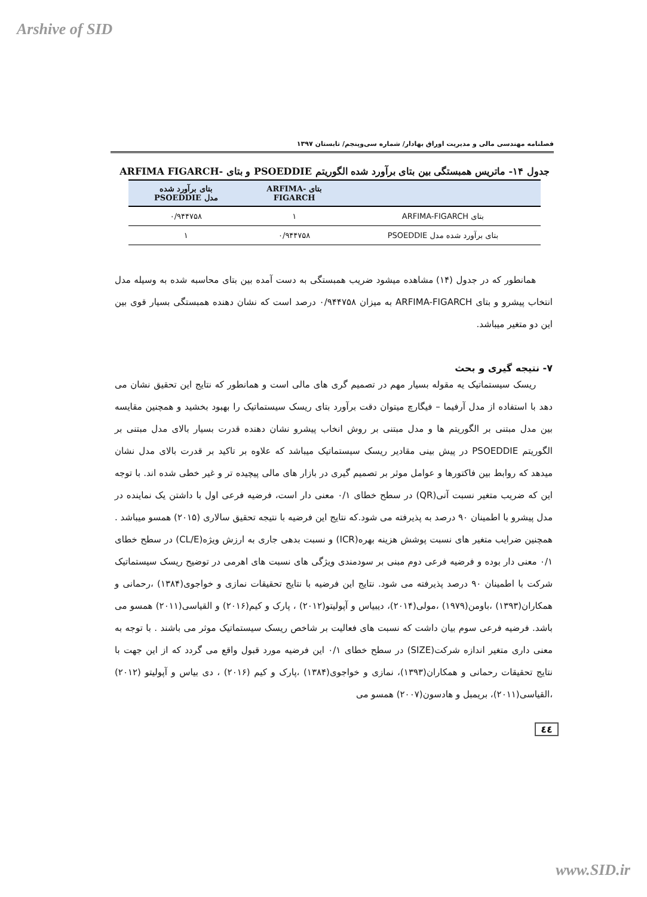Arshive of SID
فصلنامه مهندسی مالی و مدیریت اوراق بهادار/ شماره سی‌وپنجم/ تابستان ۱۳۹۷
جدول ۱۴- ماتریس همبستگی بین بتای برآورد شده الگوریتم PSOEDDIE و بتای -ARFIMA FIGARCH
| | بتای -ARFIMA FIGARCH | بتای برآورد شده مدل PSOEDDIE |
| --- | --- | --- |
| بتای ARFIMA-FIGARCH | ۱ | ۰/۹۴۴۷۵۸ |
| بتای برآورد شده مدل PSOEDDIE | ۰/۹۴۴۷۵۸ | ۱ |
همانطور که در جدول (۱۴) مشاهده میشود ضریب همبستگی به دست آمده بین بتای محاسبه شده به وسیله مدل انتخاب پیشرو و بتای ARFIMA-FIGARCH به میزان ۰/۹۴۴۷۵۸ درصد است که نشان دهنده همبستگی بسیار قوی بین این دو متغیر میباشد.
۷- نتیجه گیری و بحث
ریسک سیستماتیک یه مقوله بسیار مهم در تصمیم گری های مالی است و همانطور که نتایج این تحقیق نشان می دهد با استفاده از مدل آرفیما – فیگارچ میتوان دقت برآورد بتای ریسک سیستماتیک را بهبود بخشید و همچنین مقایسه بین مدل مبتنی بر الگوریتم ها و مدل مبتنی بر روش انخاب پیشرو نشان دهنده قدرت بسیار بالای مدل مبتنی بر الگوریتم PSOEDDIE در پیش بینی مقادیر ریسک سیستماتیک میباشد که علاوه بر تاکید بر قدرت بالای مدل نشان میدهد که روابط بین فاکتورها و عوامل موثر بر تصمیم گیری در بازار های مالی پیچیده تر و غیر خطی شده اند. با توجه این که ضریب متغیر نسبت آنی(QR) در سطح خطای ۰/۱ معنی دار است، فرضیه فرعی اول با داشتن یک نماینده در مدل پیشرو با اطمینان ۹۰ درصد به پذیرفته می شود.که نتایج این فرضیه با نتیجه تحقیق سالاری (۲۰۱۵) همسو میباشد . همچنین ضرایب متغیر های نسبت پوشش هزینه بهره(ICR) و نسبت بدهی جاری به ارزش ویژه(CL/E) در سطح خطای ۰/۱ معنی دار بوده و فرضیه فرعی دوم مبنی بر سودمندی ویژگی های نسبت های اهرمی در توضیح ریسک سیستماتیک شرکت با اطمینان ۹۰ درصد پذیرفته می شود. نتایج این فرضیه با نتایج تحقیقات نمازی و خواجوی(۱۳۸۴) ،رحمانی و همکاران(۱۳۹۳) ،باومن(۱۹۷۹) ،مولی(۲۰۱۴)، دیبیاس و آپولیتو(۲۰۱۲) ، پارک و کیم(۲۰۱۶) و القیاسی(۲۰۱۱) همسو می باشد. فرضیه فرعی سوم بیان داشت که نسبت های فعالیت بر شاخص ریسک سیستماتیک موثر می باشند . با توجه به معنی داری متغیر اندازه شرکت(SIZE) در سطح خطای ۰/۱ این فرضیه مورد قبول واقع می گردد که از این جهت با نتایج تحقیقات رحمانی و همکاران(۱۳۹۳)، نمازی و خواجوی(۱۳۸۴) ،پارک و کیم (۲۰۱۶) ، دی بیاس و آپولیتو (۲۰۱۲) ،القیاسی(۲۰۱۱)، بریمبل و هادسون(۲۰۰۷) همسو می
٤٤
www.SID.ir